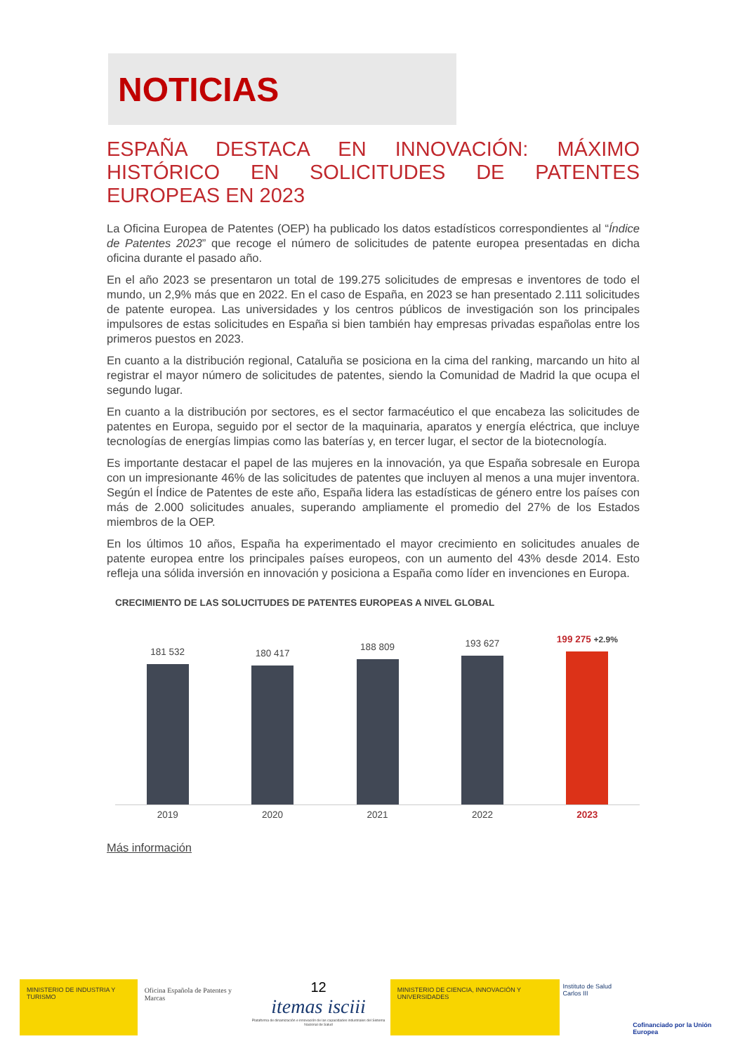NOTICIAS
ESPAÑA DESTACA EN INNOVACIÓN: MÁXIMO HISTÓRICO EN SOLICITUDES DE PATENTES EUROPEAS EN 2023
La Oficina Europea de Patentes (OEP) ha publicado los datos estadísticos correspondientes al “Índice de Patentes 2023” que recoge el número de solicitudes de patente europea presentadas en dicha oficina durante el pasado año.
En el año 2023 se presentaron un total de 199.275 solicitudes de empresas e inventores de todo el mundo, un 2,9% más que en 2022. En el caso de España, en 2023 se han presentado 2.111 solicitudes de patente europea. Las universidades y los centros públicos de investigación son los principales impulsores de estas solicitudes en España si bien también hay empresas privadas españolas entre los primeros puestos en 2023.
En cuanto a la distribución regional, Cataluña se posiciona en la cima del ranking, marcando un hito al registrar el mayor número de solicitudes de patentes, siendo la Comunidad de Madrid la que ocupa el segundo lugar.
En cuanto a la distribución por sectores, es el sector farmacéutico el que encabeza las solicitudes de patentes en Europa, seguido por el sector de la maquinaria, aparatos y energía eléctrica, que incluye tecnologías de energías limpias como las baterías y, en tercer lugar, el sector de la biotecnología.
Es importante destacar el papel de las mujeres en la innovación, ya que España sobresale en Europa con un impresionante 46% de las solicitudes de patentes que incluyen al menos a una mujer inventora. Según el Índice de Patentes de este año, España lidera las estadísticas de género entre los países con más de 2.000 solicitudes anuales, superando ampliamente el promedio del 27% de los Estados miembros de la OEP.
En los últimos 10 años, España ha experimentado el mayor crecimiento en solicitudes anuales de patente europea entre los principales países europeos, con un aumento del 43% desde 2014. Esto refleja una sólida inversión en innovación y posiciona a España como líder en invenciones en Europa.
CRECIMIENTO DE LAS SOLUCITUDES DE PATENTES EUROPEAS A NIVEL GLOBAL
181 532
180 417
188 809
193 627
199 275 +2.9%
2019 2020 2021 2022 2023
Más información
MINISTERIO DE INDUSTRIA Y TURISMO
Oficina Española de Patentes y Marcas
12
itemas isciii
Plataforma de dinamización e innovación de las capacidades industriales del Sistema Nacional de Salud
MINISTERIO DE CIENCIA, INNOVACIÓN Y UNIVERSIDADES
Instituto de Salud Carlos III
Cofinanciado por la Unión Europea